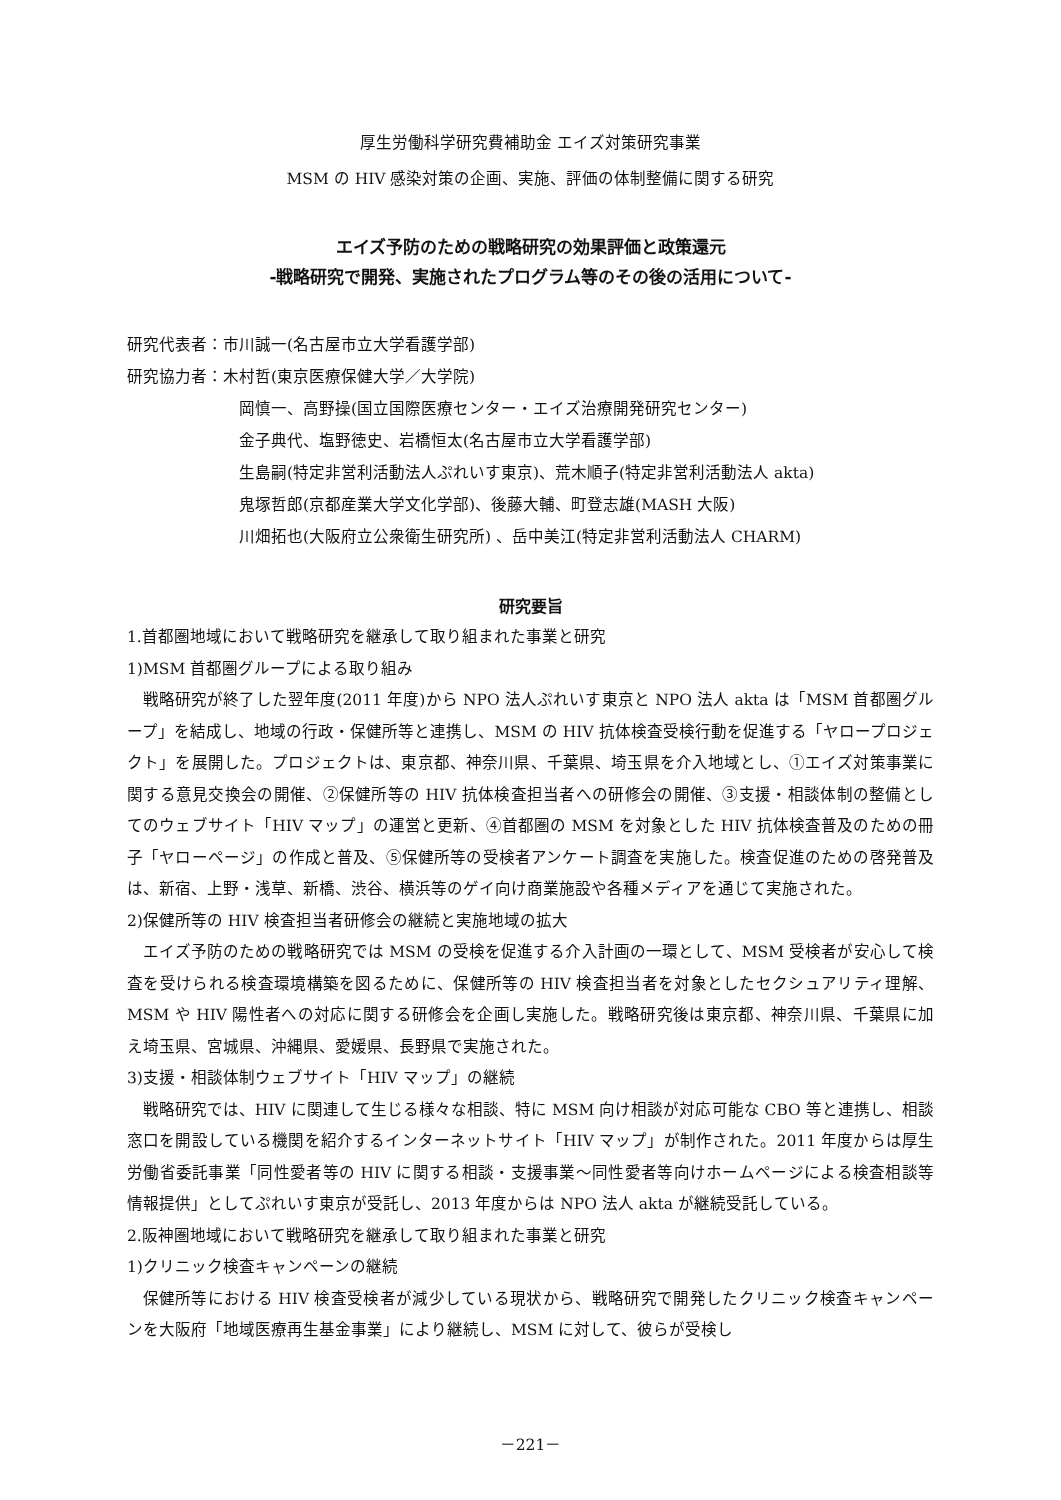厚生労働科学研究費補助金 エイズ対策研究事業
MSM の HIV 感染対策の企画、実施、評価の体制整備に関する研究
エイズ予防のための戦略研究の効果評価と政策還元
-戦略研究で開発、実施されたプログラム等のその後の活用について-
研究代表者：市川誠一(名古屋市立大学看護学部)
研究協力者：木村哲(東京医療保健大学／大学院)
岡慎一、高野操(国立国際医療センター・エイズ治療開発研究センター)
金子典代、塩野徳史、岩橋恒太(名古屋市立大学看護学部)
生島嗣(特定非営利活動法人ぷれいす東京)、荒木順子(特定非営利活動法人 akta)
鬼塚哲郎(京都産業大学文化学部)、後藤大輔、町登志雄(MASH 大阪)
川畑拓也(大阪府立公衆衛生研究所) 、岳中美江(特定非営利活動法人 CHARM)
研究要旨
1.首都圏地域において戦略研究を継承して取り組まれた事業と研究
1)MSM 首都圏グループによる取り組み
戦略研究が終了した翌年度(2011 年度)から NPO 法人ぷれいす東京と NPO 法人 akta は「MSM 首都圏グループ」を結成し、地域の行政・保健所等と連携し、MSM の HIV 抗体検査受検行動を促進する「ヤロープロジェクト」を展開した。プロジェクトは、東京都、神奈川県、千葉県、埼玉県を介入地域とし、①エイズ対策事業に関する意見交換会の開催、②保健所等の HIV 抗体検査担当者への研修会の開催、③支援・相談体制の整備としてのウェブサイト「HIV マップ」の運営と更新、④首都圏の MSM を対象とした HIV 抗体検査普及のための冊子「ヤローページ」の作成と普及、⑤保健所等の受検者アンケート調査を実施した。検査促進のための啓発普及は、新宿、上野・浅草、新橋、渋谷、横浜等のゲイ向け商業施設や各種メディアを通じて実施された。
2)保健所等の HIV 検査担当者研修会の継続と実施地域の拡大
エイズ予防のための戦略研究では MSM の受検を促進する介入計画の一環として、MSM 受検者が安心して検査を受けられる検査環境構築を図るために、保健所等の HIV 検査担当者を対象としたセクシュアリティ理解、MSM や HIV 陽性者への対応に関する研修会を企画し実施した。戦略研究後は東京都、神奈川県、千葉県に加え埼玉県、宮城県、沖縄県、愛媛県、長野県で実施された。
3)支援・相談体制ウェブサイト「HIV マップ」の継続
戦略研究では、HIV に関連して生じる様々な相談、特に MSM 向け相談が対応可能な CBO 等と連携し、相談窓口を開設している機関を紹介するインターネットサイト「HIV マップ」が制作された。2011 年度からは厚生労働省委託事業「同性愛者等の HIV に関する相談・支援事業～同性愛者等向けホームページによる検査相談等情報提供」としてぷれいす東京が受託し、2013 年度からは NPO 法人 akta が継続受託している。
2.阪神圏地域において戦略研究を継承して取り組まれた事業と研究
1)クリニック検査キャンペーンの継続
保健所等における HIV 検査受検者が減少している現状から、戦略研究で開発したクリニック検査キャンペーンを大阪府「地域医療再生基金事業」により継続し、MSM に対して、彼らが受検し
－221－